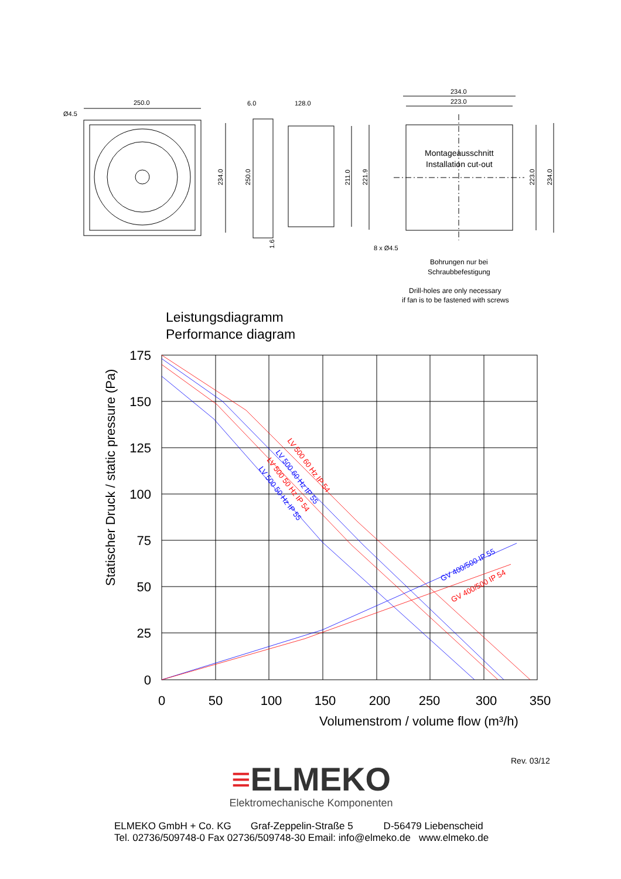250.0
Ø4.5
6.0
128.0
234.0
223.0
8 x Ø4.5
234.0
250.0
211.0
221.9
223.0
234.0
1.6
Montageausschnitt
Installation cut-out
Bohrungen nur bei
Schraubbefestigung
Drill-holes are only necessary
if fan is to be fastened with screws
Leistungsdiagramm
Performance diagram
LV 500 60 Hz IP 54
LV 500 60 Hz IP 55
LV 500 50 Hz IP 54
LV 500 50 Hz IP 55
GV 400/500 IP 55
GV 400/500 IP 54
175
150
125
100
75
50
25
0
0
50
100
150
200
250
300
350
Volumenstrom / volume flow (m³/h)
Statischer Druck / static pressure (Pa)
Rev. 03/12
≡ELMEKO
Elektromechanische Komponenten
ELMEKO GmbH + Co. KG Graf-Zeppelin-Straße 5 D-56479 Liebenscheid Tel. 02736/509748-0 Fax 02736/509748-30 Email: info@elmeko.de www.elmeko.de